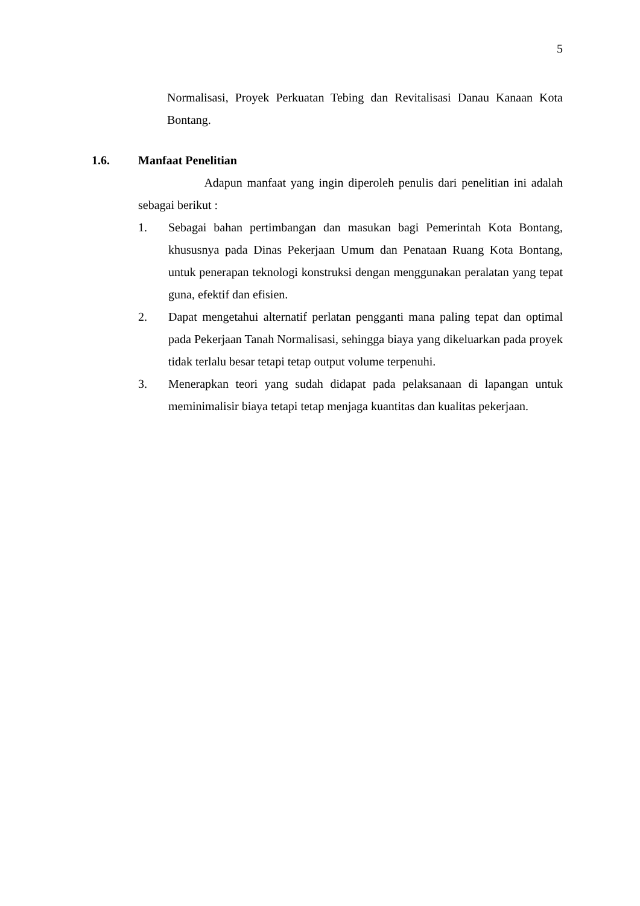5
Normalisasi, Proyek Perkuatan Tebing dan Revitalisasi Danau Kanaan Kota Bontang.
1.6. Manfaat Penelitian
Adapun manfaat yang ingin diperoleh penulis dari penelitian ini adalah sebagai berikut :
1. Sebagai bahan pertimbangan dan masukan bagi Pemerintah Kota Bontang, khususnya pada Dinas Pekerjaan Umum dan Penataan Ruang Kota Bontang, untuk penerapan teknologi konstruksi dengan menggunakan peralatan yang tepat guna, efektif dan efisien.
2. Dapat mengetahui alternatif perlatan pengganti mana paling tepat dan optimal pada Pekerjaan Tanah Normalisasi, sehingga biaya yang dikeluarkan pada proyek tidak terlalu besar tetapi tetap output volume terpenuhi.
3. Menerapkan teori yang sudah didapat pada pelaksanaan di lapangan untuk meminimalisir biaya tetapi tetap menjaga kuantitas dan kualitas pekerjaan.